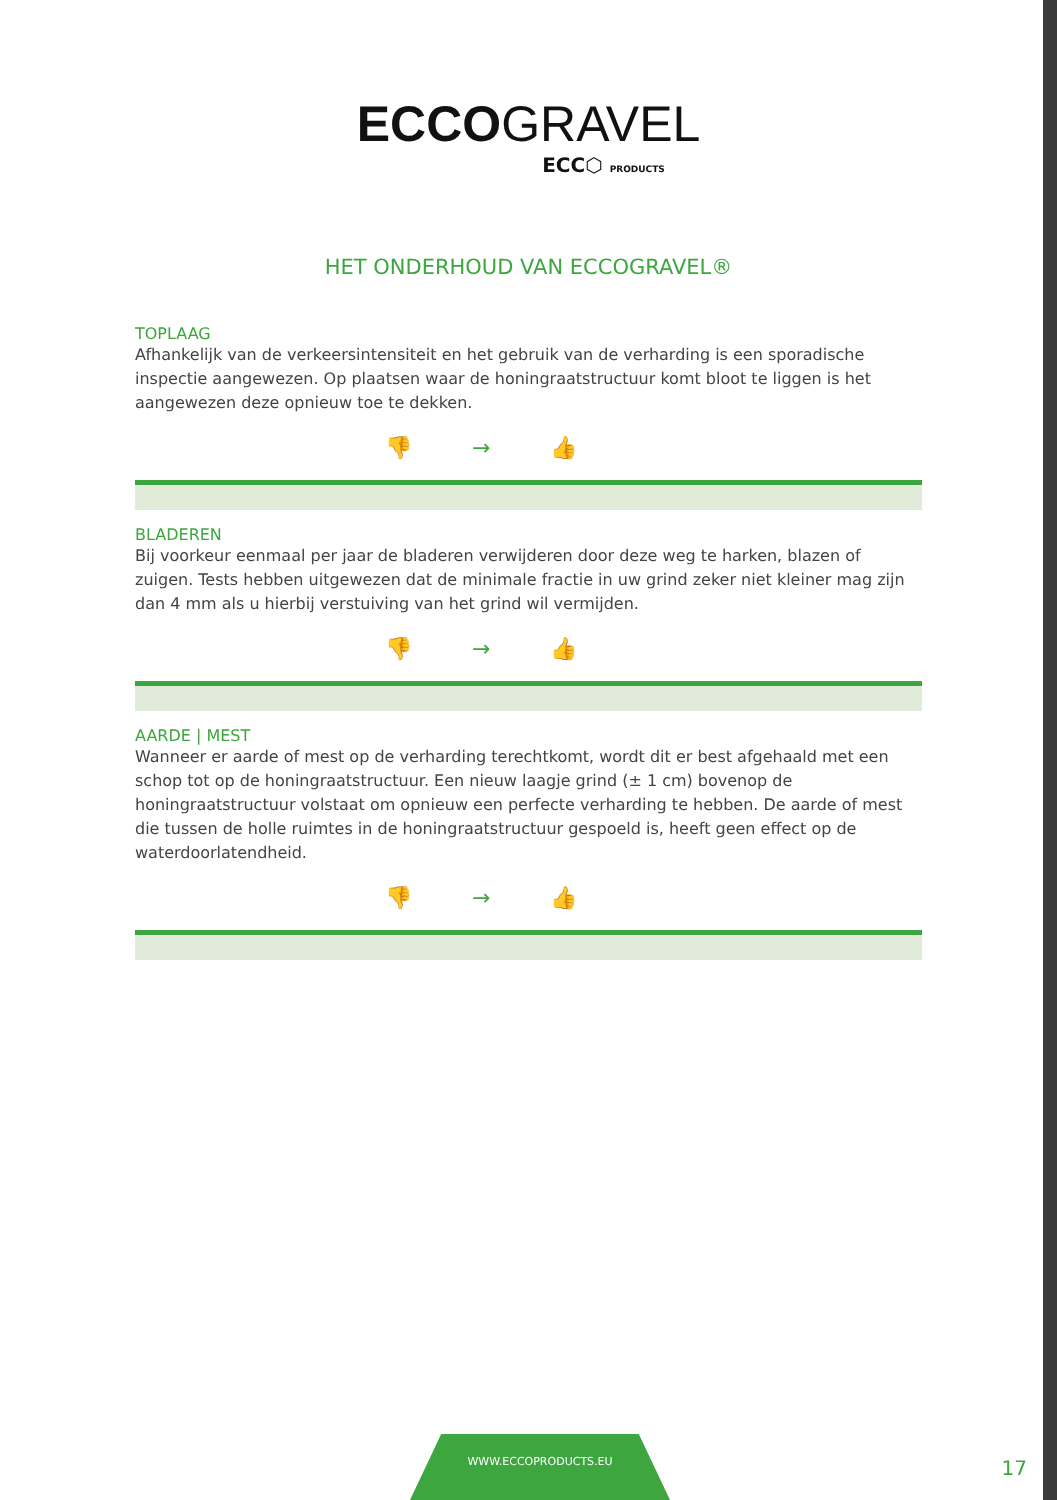ECCOGRAVEL
ECC⬡ PRODUCTS
HET ONDERHOUD VAN ECCOGRAVEL®
TOPLAAG
Afhankelijk van de verkeersintensiteit en het gebruik van de verharding is een sporadische inspectie aangewezen. Op plaatsen waar de honingraatstructuur komt bloot te liggen is het aangewezen deze opnieuw toe te dekken.
👎→👍
BLADEREN
Bij voorkeur eenmaal per jaar de bladeren verwijderen door deze weg te harken, blazen of zuigen. Tests hebben uitgewezen dat de minimale fractie in uw grind zeker niet kleiner mag zijn dan 4 mm als u hierbij verstuiving van het grind wil vermijden.
👎→👍
AARDE | MEST
Wanneer er aarde of mest op de verharding terechtkomt, wordt dit er best afgehaald met een schop tot op de honingraatstructuur. Een nieuw laagje grind (± 1 cm) bovenop de honingraatstructuur volstaat om opnieuw een perfecte verharding te hebben. De aarde of mest die tussen de holle ruimtes in de honingraatstructuur gespoeld is, heeft geen effect op de waterdoorlatendheid.
👎→👍
WWW.ECCOPRODUCTS.EU
17